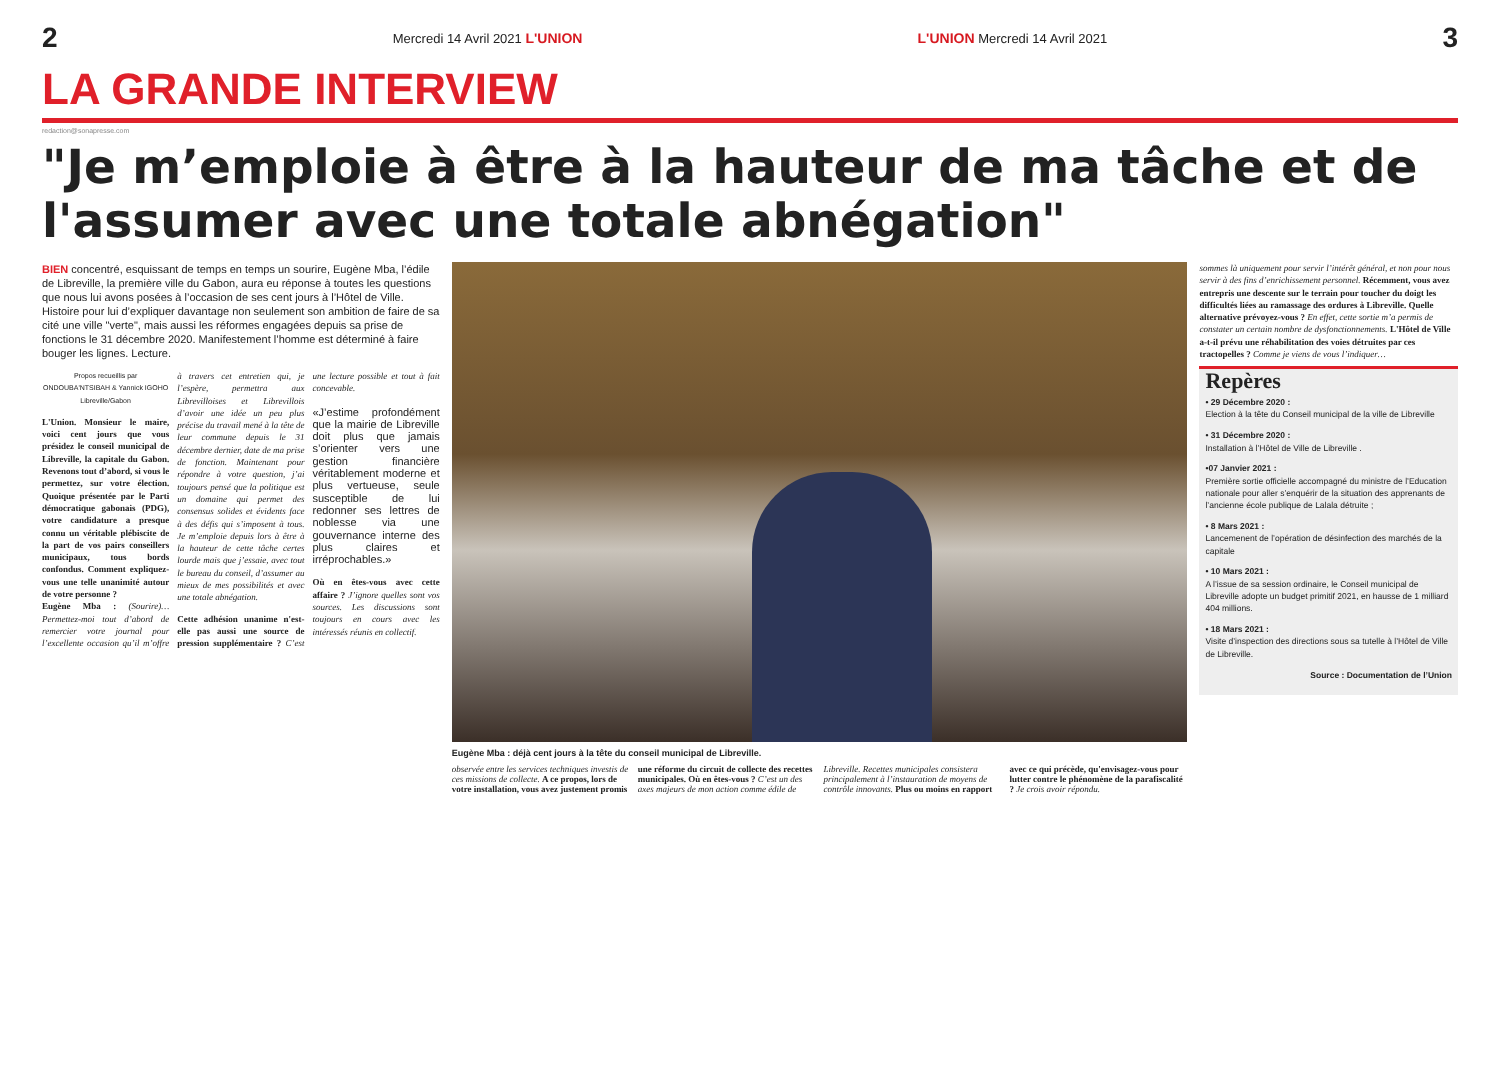2 Mercredi 14 Avril 2021 L'UNION L'UNION Mercredi 14 Avril 2021 3
LA GRANDE INTERVIEW
redaction@sonapresse.com
"Je m’emploie à être à la hauteur de ma tâche et de l'assumer avec une totale abnégation"
BIEN concentré, esquissant de temps en temps un sourire, Eugène Mba, l’édile de Libreville, la première ville du Gabon, aura eu réponse à toutes les questions que nous lui avons posées à l’occasion de ses cent jours à l’Hôtel de Ville. Histoire pour lui d’expliquer davantage non seulement son ambition de faire de sa cité une ville "verte", mais aussi les réformes engagées depuis sa prise de fonctions le 31 décembre 2020. Manifestement l’homme est déterminé à faire bouger les lignes. Lecture.
Propos recueillis par
ONDOUBA'NTSIBAH & Yannick IGOHO
Libreville/Gabon
L'Union. Monsieur le maire, voici cent jours que vous présidez le conseil municipal de Libreville, la capitale du Gabon. Revenons tout d’abord, si vous le permettez, sur votre élection. Quoique présentée par le Parti démocratique gabonais (PDG), votre candidature a presque connu un véritable plébiscite de la part de vos pairs conseillers municipaux, tous bords confondus. Comment expliquez-vous une telle unanimité autour de votre personne ?
Eugène Mba : (Sourire)…Permettez-moi tout d’abord de remercier votre journal pour l’excellente occasion qu’il m’offre à travers cet entretien qui, je l’espère, permettra aux Librevilloises et Librevillois d’avoir une idée un peu plus précise du travail mené à la tête de leur commune depuis le 31 décembre dernier, date de ma prise de fonction. Maintenant pour répondre à votre question, j’ai toujours pensé que la politique est un domaine qui permet des consensus solides et évidents face à des défis qui s’imposent à tous. Je m’emploie depuis lors à être à la hauteur de cette tâche certes lourde mais que j’essaie, avec tout le bureau du conseil, d’assumer au mieux de mes possibilités et avec une totale abnégation.
Cette adhésion unanime n'est-elle pas aussi une source de pression supplémentaire ? C’est une lecture possible et tout à fait concevable.
«J’estime profondément que la mairie de Libreville doit plus que jamais s’orienter vers une gestion financière véritablement moderne et plus vertueuse, seule susceptible de lui redonner ses lettres de noblesse via une gouvernance interne des plus claires et irréprochables.»
Où en êtes-vous avec cette affaire ? J’ignore quelles sont vos sources. Les discussions sont toujours en cours avec les intéressés réunis en collectif.
Eugène Mba : déjà cent jours à la tête du conseil municipal de Libreville.
observée entre les services techniques investis de ces missions de collecte. A ce propos, lors de votre installation, vous avez justement promis une réforme du circuit de collecte des recettes municipales. Où en êtes-vous ? C’est un des axes majeurs de mon action comme édile de Libreville. Recettes municipales consistera principalement à l’instauration de moyens de contrôle innovants. Plus ou moins en rapport avec ce qui précède, qu'envisagez-vous pour lutter contre le phénomène de la parafiscalité ? Je crois avoir répondu.
sommes là uniquement pour servir l’intérêt général, et non pour nous servir à des fins d’enrichissement personnel. Récemment, vous avez entrepris une descente sur le terrain pour toucher du doigt les difficultés liées au ramassage des ordures à Libreville. Quelle alternative prévoyez-vous ? En effet, cette sortie m’a permis de constater un certain nombre de dysfonctionnements. L'Hôtel de Ville a-t-il prévu une réhabilitation des voies détruites par ces tractopelles ? Comme je viens de vous l’indiquer…
Repères
• 29 Décembre 2020 :
Election à la tête du Conseil municipal de la ville de Libreville
• 31 Décembre 2020 :
Installation à l’Hôtel de Ville de Libreville .
•07 Janvier 2021 :
Première sortie officielle accompagné du ministre de l’Education nationale pour aller s’enquérir de la situation des apprenants de l’ancienne école publique de Lalala détruite ;
• 8 Mars 2021 :
Lancemenent de l’opération de désinfection des marchés de la capitale
• 10 Mars 2021 :
A l’issue de sa session ordinaire, le Conseil municipal de Libreville adopte un budget primitif 2021, en hausse de 1 milliard 404 millions.
• 18 Mars 2021 :
Visite d’inspection des directions sous sa tutelle à l’Hôtel de Ville de Libreville.
Source : Documentation de l’Union